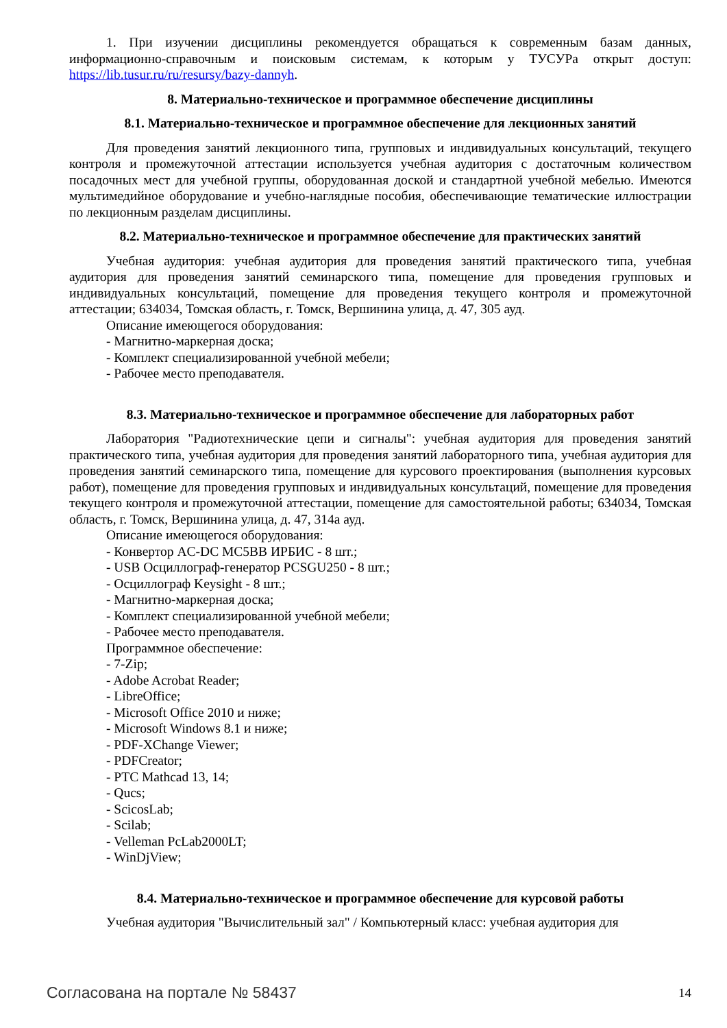1. При изучении дисциплины рекомендуется обращаться к современным базам данных, информационно-справочным и поисковым системам, к которым у ТУСУРа открыт доступ: https://lib.tusur.ru/ru/resursy/bazy-dannyh.
8. Материально-техническое и программное обеспечение дисциплины
8.1. Материально-техническое и программное обеспечение для лекционных занятий
Для проведения занятий лекционного типа, групповых и индивидуальных консультаций, текущего контроля и промежуточной аттестации используется учебная аудитория с достаточным количеством посадочных мест для учебной группы, оборудованная доской и стандартной учебной мебелью. Имеются мультимедийное оборудование и учебно-наглядные пособия, обеспечивающие тематические иллюстрации по лекционным разделам дисциплины.
8.2. Материально-техническое и программное обеспечение для практических занятий
Учебная аудитория: учебная аудитория для проведения занятий практического типа, учебная аудитория для проведения занятий семинарского типа, помещение для проведения групповых и индивидуальных консультаций, помещение для проведения текущего контроля и промежуточной аттестации; 634034, Томская область, г. Томск, Вершинина улица, д. 47, 305 ауд.
Описание имеющегося оборудования:
- Магнитно-маркерная доска;
- Комплект специализированной учебной мебели;
- Рабочее место преподавателя.
8.3. Материально-техническое и программное обеспечение для лабораторных работ
Лаборатория "Радиотехнические цепи и сигналы": учебная аудитория для проведения занятий практического типа, учебная аудитория для проведения занятий лабораторного типа, учебная аудитория для проведения занятий семинарского типа, помещение для курсового проектирования (выполнения курсовых работ), помещение для проведения групповых и индивидуальных консультаций, помещение для проведения текущего контроля и промежуточной аттестации, помещение для самостоятельной работы; 634034, Томская область, г. Томск, Вершинина улица, д. 47, 314а ауд.
Описание имеющегося оборудования:
- Конвертор AC-DC MC5BB ИРБИС - 8 шт.;
- USB Осциллограф-генератор PCSGU250 - 8 шт.;
- Осциллограф Keysight - 8 шт.;
- Магнитно-маркерная доска;
- Комплект специализированной учебной мебели;
- Рабочее место преподавателя.
Программное обеспечение:
- 7-Zip;
- Adobe Acrobat Reader;
- LibreOffice;
- Microsoft Office 2010 и ниже;
- Microsoft Windows 8.1 и ниже;
- PDF-XChange Viewer;
- PDFCreator;
- PTC Mathcad 13, 14;
- Qucs;
- ScicosLab;
- Scilab;
- Velleman PcLab2000LT;
- WinDjView;
8.4. Материально-техническое и программное обеспечение для курсовой работы
Учебная аудитория "Вычислительный зал" / Компьютерный класс: учебная аудитория для
Согласована на портале № 58437 14